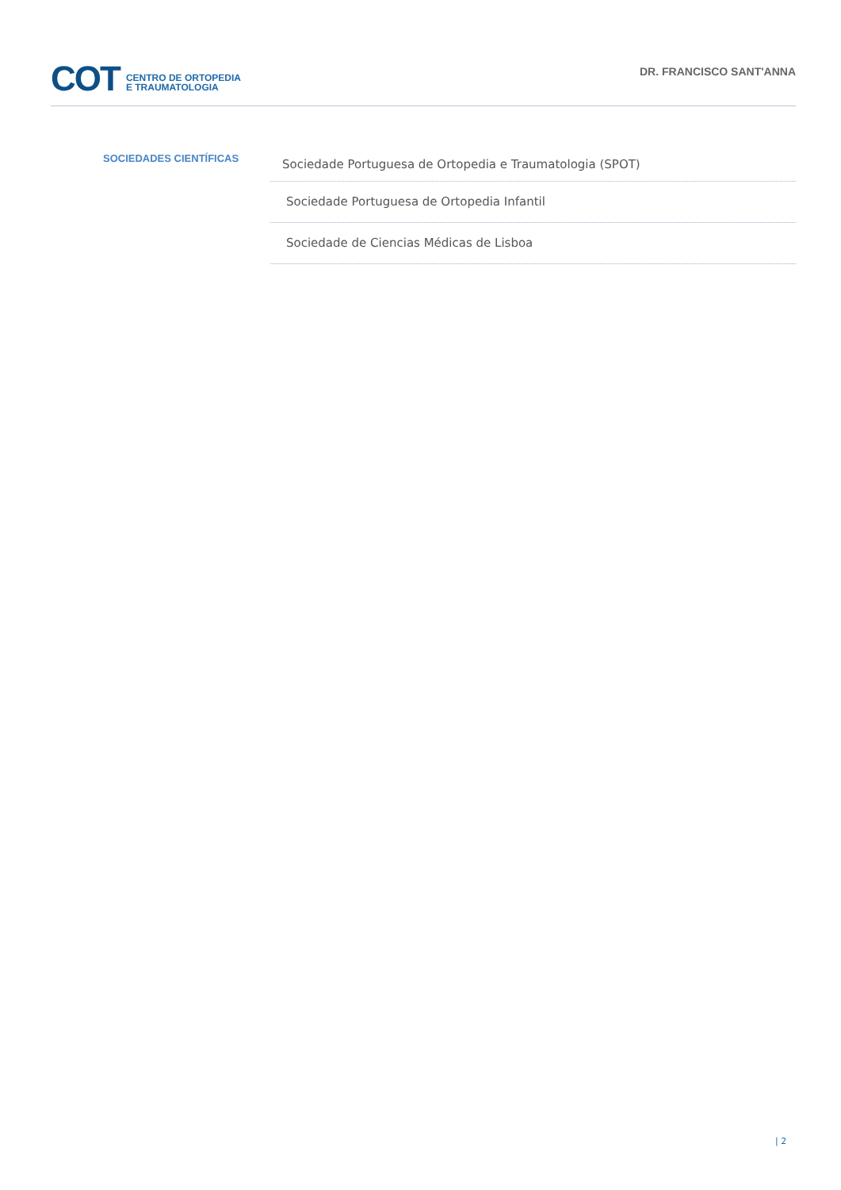COT
CENTRO DE ORTOPEDIA
E TRAUMATOLOGIA
DR. FRANCISCO SANT'ANNA
SOCIEDADES CIENTÍFICAS
Sociedade Portuguesa de Ortopedia e Traumatologia (SPOT)
Sociedade Portuguesa de Ortopedia Infantil
Sociedade de Ciencias Médicas de Lisboa
| 2